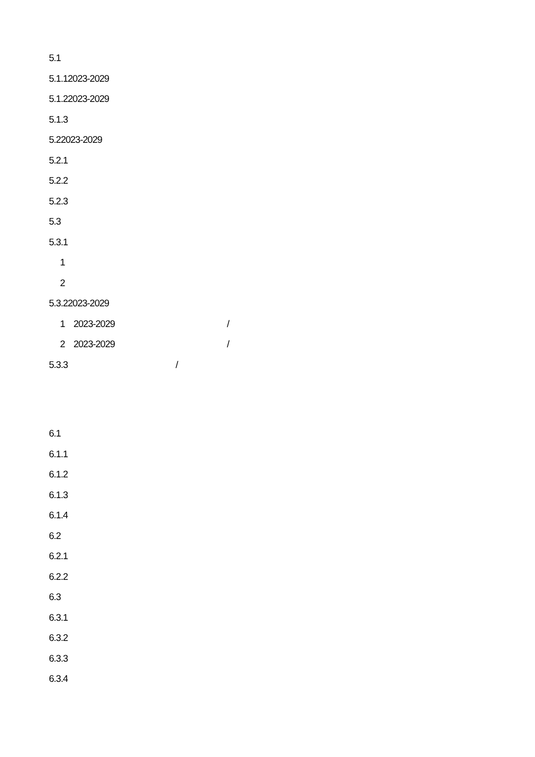5.1
5.1.12023-2029
5.1.22023-2029
5.1.3
5.22023-2029
5.2.1
5.2.2
5.2.3
5.3
5.3.1
1
2
5.3.22023-2029
1 2023-2029 /
2 2023-2029 /
5.3.3 /
6.1
6.1.1
6.1.2
6.1.3
6.1.4
6.2
6.2.1
6.2.2
6.3
6.3.1
6.3.2
6.3.3
6.3.4